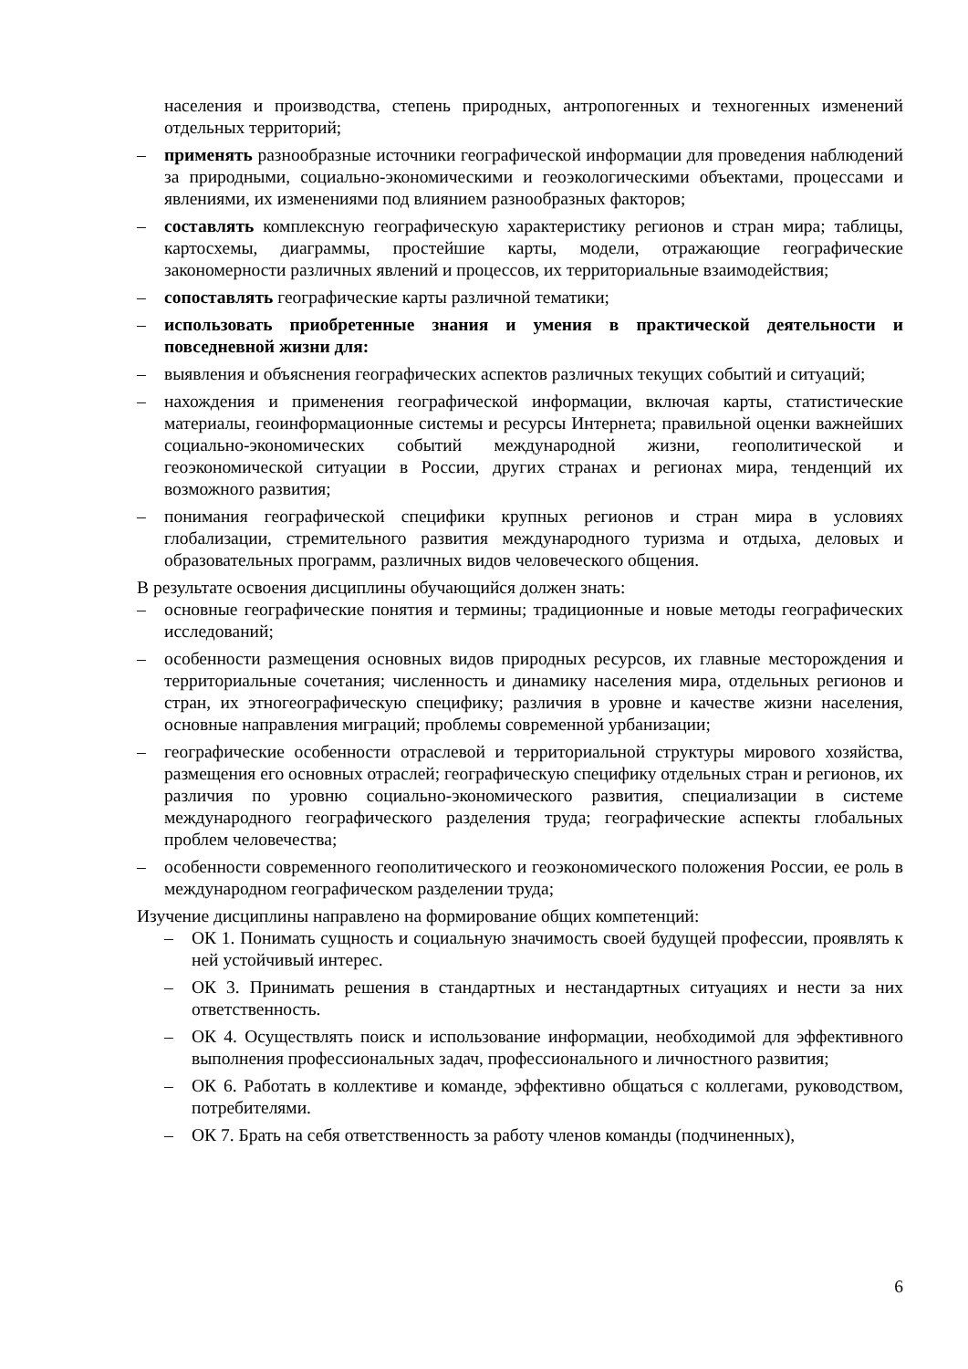населения и производства, степень природных, антропогенных и техногенных изменений отдельных территорий;
– применять разнообразные источники географической информации для проведения наблюдений за природными, социально-экономическими и геоэкологическими объектами, процессами и явлениями, их изменениями под влиянием разнообразных факторов;
– составлять комплексную географическую характеристику регионов и стран мира; таблицы, картосхемы, диаграммы, простейшие карты, модели, отражающие географические закономерности различных явлений и процессов, их территориальные взаимодействия;
– сопоставлять географические карты различной тематики;
– использовать приобретенные знания и умения в практической деятельности и повседневной жизни для:
– выявления и объяснения географических аспектов различных текущих событий и ситуаций;
– нахождения и применения географической информации, включая карты, статистические материалы, геоинформационные системы и ресурсы Интернета; правильной оценки важнейших социально-экономических событий международной жизни, геополитической и геоэкономической ситуации в России, других странах и регионах мира, тенденций их возможного развития;
– понимания географической специфики крупных регионов и стран мира в условиях глобализации, стремительного развития международного туризма и отдыха, деловых и образовательных программ, различных видов человеческого общения.
В результате освоения дисциплины обучающийся должен знать:
– основные географические понятия и термины; традиционные и новые методы географических исследований;
– особенности размещения основных видов природных ресурсов, их главные месторождения и территориальные сочетания; численность и динамику населения мира, отдельных регионов и стран, их этногеографическую специфику; различия в уровне и качестве жизни населения, основные направления миграций; проблемы современной урбанизации;
– географические особенности отраслевой и территориальной структуры мирового хозяйства, размещения его основных отраслей; географическую специфику отдельных стран и регионов, их различия по уровню социально-экономического развития, специализации в системе международного географического разделения труда; географические аспекты глобальных проблем человечества;
– особенности современного геополитического и геоэкономического положения России, ее роль в международном географическом разделении труда;
Изучение дисциплины направлено на формирование общих компетенций:
– ОК 1. Понимать сущность и социальную значимость своей будущей профессии, проявлять к ней устойчивый интерес.
– ОК 3. Принимать решения в стандартных и нестандартных ситуациях и нести за них ответственность.
– ОК 4. Осуществлять поиск и использование информации, необходимой для эффективного выполнения профессиональных задач, профессионального и личностного развития;
– ОК 6. Работать в коллективе и команде, эффективно общаться с коллегами, руководством, потребителями.
– ОК 7. Брать на себя ответственность за работу членов команды (подчиненных),
6